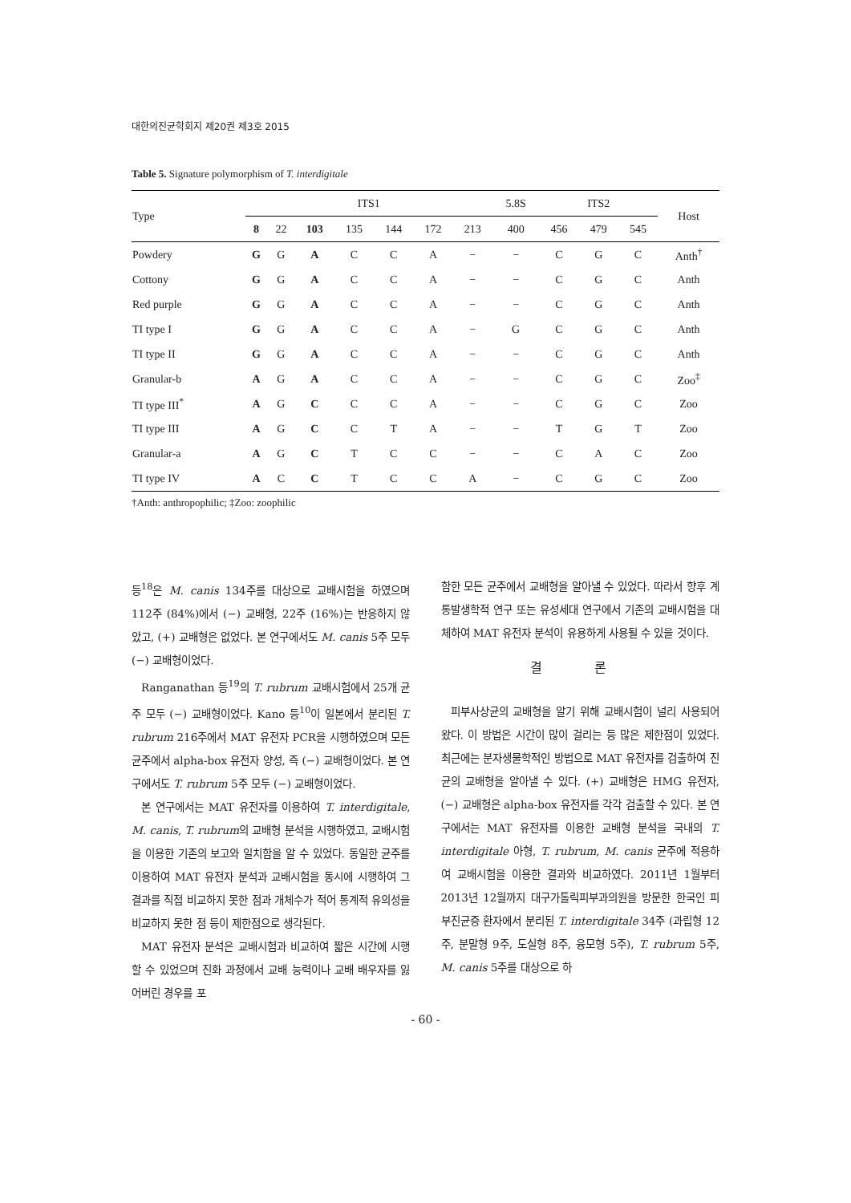대한의진균학회지 제20권 제3호 2015
Table 5. Signature polymorphism of T. interdigitale
| Type | ITS1 | | | | | | | 5.8S | ITS2 | | | Host |
| --- | --- | --- | --- | --- | --- | --- | --- | --- | --- | --- | --- | --- |
| | 8 | 22 | 103 | 135 | 144 | 172 | 213 | 400 | 456 | 479 | 545 | |
| Powdery | G | G | A | C | C | A | − | − | C | G | C | Anth<sup>†</sup> |
| Cottony | G | G | A | C | C | A | − | − | C | G | C | Anth |
| Red purple | G | G | A | C | C | A | − | − | C | G | C | Anth |
| TI type I | G | G | A | C | C | A | − | G | C | G | C | Anth |
| TI type II | G | G | A | C | C | A | − | − | C | G | C | Anth |
| Granular-b | A | G | A | C | C | A | − | − | C | G | C | Zoo<sup>‡</sup> |
| TI type III<sup>*</sup> | A | G | C | C | C | A | − | − | C | G | C | Zoo |
| TI type III | A | G | C | C | T | A | − | − | T | G | T | Zoo |
| Granular-a | A | G | C | T | C | C | − | − | C | A | C | Zoo |
| TI type IV | A | C | C | T | C | C | A | − | C | G | C | Zoo |
†Anth: anthropophilic; ‡Zoo: zoophilic
등<sup>18</sup>은 M. canis 134주를 대상으로 교배시험을 하였으며 112주 (84%)에서 (−) 교배형, 22주 (16%)는 반응하지 않았고, (+) 교배형은 없었다. 본 연구에서도 M. canis 5주 모두 (−) 교배형이었다.
Ranganathan 등<sup>19</sup>의 T. rubrum 교배시험에서 25개 균주 모두 (−) 교배형이었다. Kano 등<sup>10</sup>이 일본에서 분리된 T. rubrum 216주에서 MAT 유전자 PCR을 시행하였으며 모든 균주에서 alpha-box 유전자 양성, 즉 (−) 교배형이었다. 본 연구에서도 T. rubrum 5주 모두 (−) 교배형이었다.
본 연구에서는 MAT 유전자를 이용하여 T. interdigitale, M. canis, T. rubrum의 교배형 분석을 시행하였고, 교배시험을 이용한 기존의 보고와 일치함을 알 수 있었다. 동일한 균주를 이용하여 MAT 유전자 분석과 교배시험을 동시에 시행하여 그 결과를 직접 비교하지 못한 점과 개체수가 적어 통계적 유의성을 비교하지 못한 점 등이 제한점으로 생각된다.
MAT 유전자 분석은 교배시험과 비교하여 짧은 시간에 시행할 수 있었으며 진화 과정에서 교배 능력이나 교배 배우자를 잃어버린 경우를 포
함한 모든 균주에서 교배형을 알아낼 수 있었다. 따라서 향후 계통발생학적 연구 또는 유성세대 연구에서 기존의 교배시험을 대체하여 MAT 유전자 분석이 유용하게 사용될 수 있을 것이다.
결 론
피부사상균의 교배형을 알기 위해 교배시험이 널리 사용되어 왔다. 이 방법은 시간이 많이 걸리는 등 많은 제한점이 있었다. 최근에는 분자생물학적인 방법으로 MAT 유전자를 검출하여 진균의 교배형을 알아낼 수 있다. (+) 교배형은 HMG 유전자, (−) 교배형은 alpha-box 유전자를 각각 검출할 수 있다. 본 연구에서는 MAT 유전자를 이용한 교배형 분석을 국내의 T. interdigitale 아형, T. rubrum, M. canis 균주에 적용하여 교배시험을 이용한 결과와 비교하였다. 2011년 1월부터 2013년 12월까지 대구가톨릭피부과의원을 방문한 한국인 피부진균증 환자에서 분리된 T. interdigitale 34주 (과립형 12주, 분말형 9주, 도실형 8주, 융모형 5주), T. rubrum 5주, M. canis 5주를 대상으로 하
- 60 -